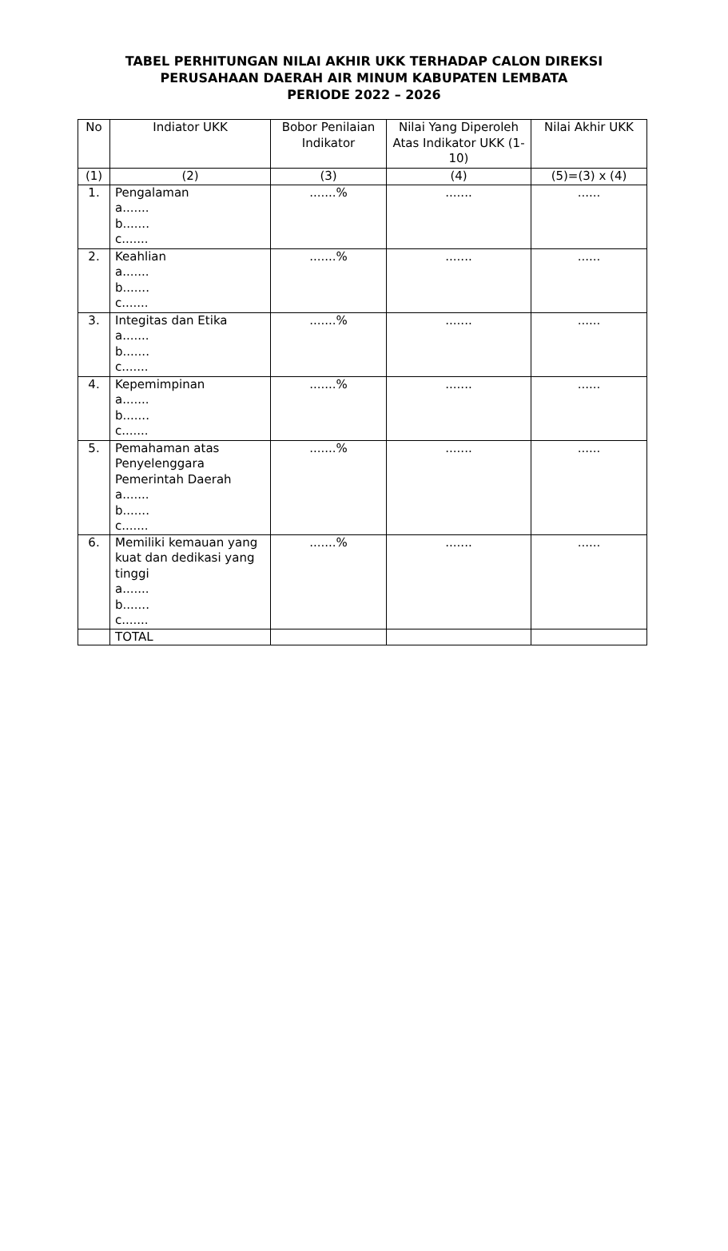TABEL PERHITUNGAN NILAI AKHIR UKK TERHADAP CALON DIREKSI
PERUSAHAAN DAERAH AIR MINUM KABUPATEN LEMBATA
PERIODE 2022 – 2026
| No | Indiator UKK | Bobor Penilaian Indikator | Nilai Yang Diperoleh Atas Indikator UKK (1-10) | Nilai Akhir UKK |
| --- | --- | --- | --- | --- |
| (1) | (2) | (3) | (4) | (5)=(3) x (4) |
| 1. | Pengalaman a....... b....... c....... | .......% | ....... | ...... |
| 2. | Keahlian a....... b....... c....... | .......% | ....... | ...... |
| 3. | Integitas dan Etika a....... b....... c....... | .......% | ....... | ...... |
| 4. | Kepemimpinan a....... b....... c....... | .......% | ....... | ...... |
| 5. | Pemahaman atas Penyelenggara Pemerintah Daerah a....... b....... c....... | .......% | ....... | ...... |
| 6. | Memiliki kemauan yang kuat dan dedikasi yang tinggi a....... b....... c....... | .......% | ....... | ...... |
| | TOTAL | | | |